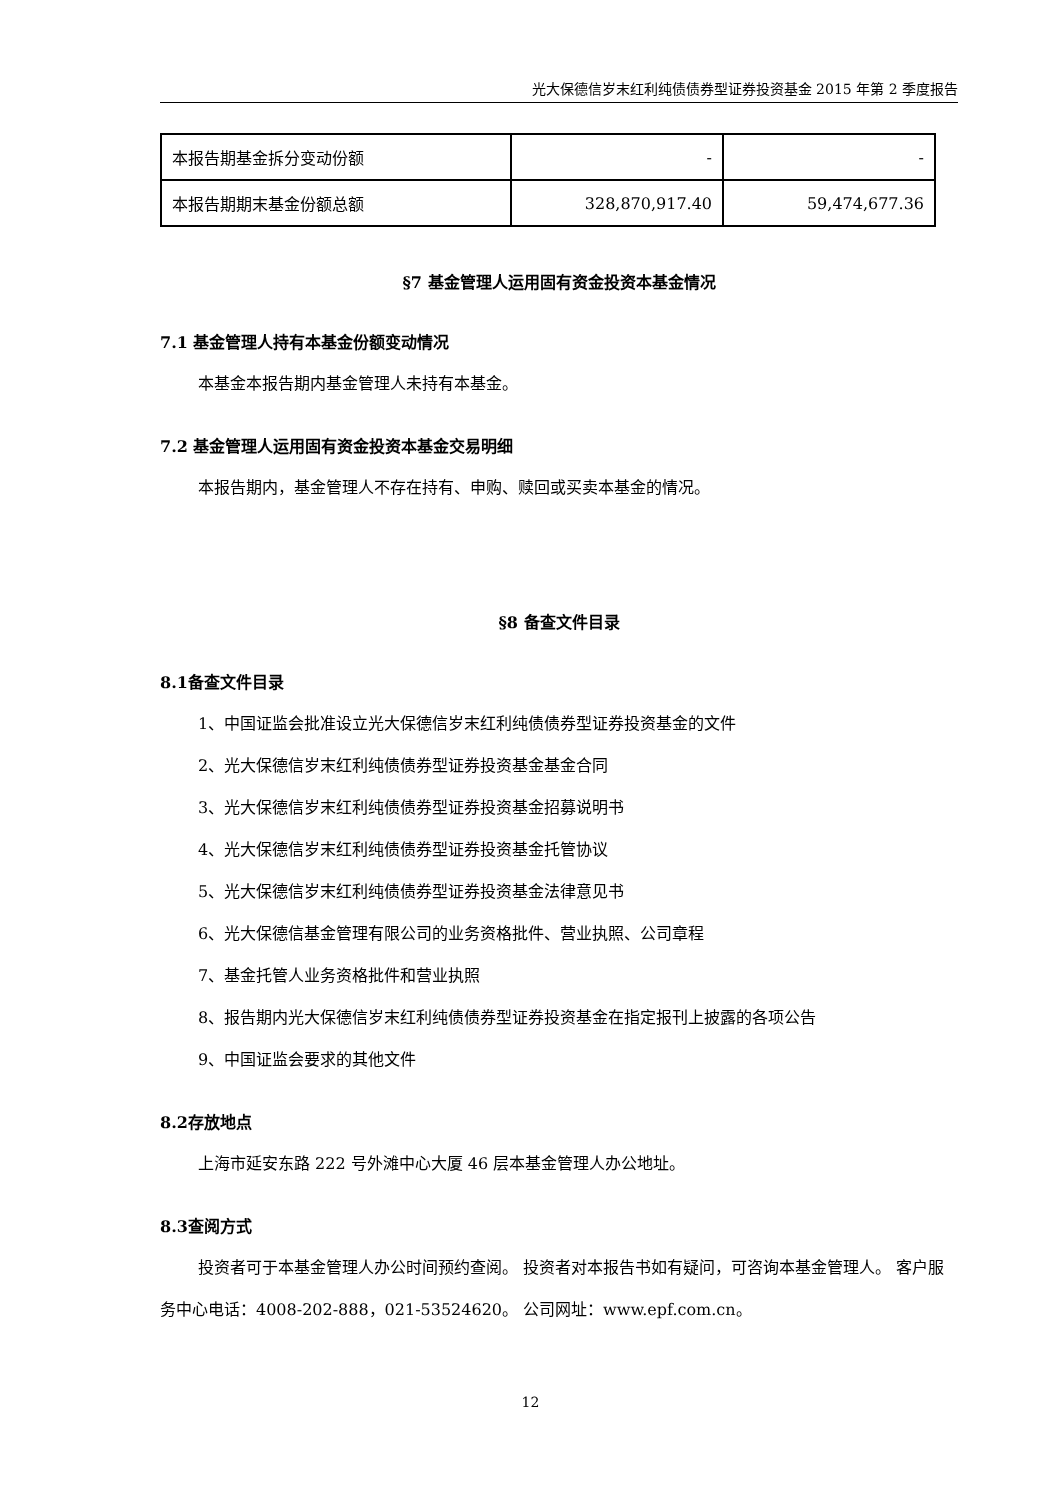光大保德信岁末红利纯债债券型证券投资基金 2015 年第 2 季度报告
| 本报告期基金拆分变动份额 | - | - |
| 本报告期期末基金份额总额 | 328,870,917.40 | 59,474,677.36 |
§7 基金管理人运用固有资金投资本基金情况
7.1 基金管理人持有本基金份额变动情况
本基金本报告期内基金管理人未持有本基金。
7.2 基金管理人运用固有资金投资本基金交易明细
本报告期内，基金管理人不存在持有、申购、赎回或买卖本基金的情况。
§8 备查文件目录
8.1备查文件目录
1、中国证监会批准设立光大保德信岁末红利纯债债券型证券投资基金的文件
2、光大保德信岁末红利纯债债券型证券投资基金基金合同
3、光大保德信岁末红利纯债债券型证券投资基金招募说明书
4、光大保德信岁末红利纯债债券型证券投资基金托管协议
5、光大保德信岁末红利纯债债券型证券投资基金法律意见书
6、光大保德信基金管理有限公司的业务资格批件、营业执照、公司章程
7、基金托管人业务资格批件和营业执照
8、报告期内光大保德信岁末红利纯债债券型证券投资基金在指定报刊上披露的各项公告
9、中国证监会要求的其他文件
8.2存放地点
上海市延安东路 222 号外滩中心大厦 46 层本基金管理人办公地址。
8.3查阅方式
投资者可于本基金管理人办公时间预约查阅。 投资者对本报告书如有疑问，可咨询本基金管理人。 客户服务中心电话：4008-202-888，021-53524620。 公司网址：www.epf.com.cn。
12